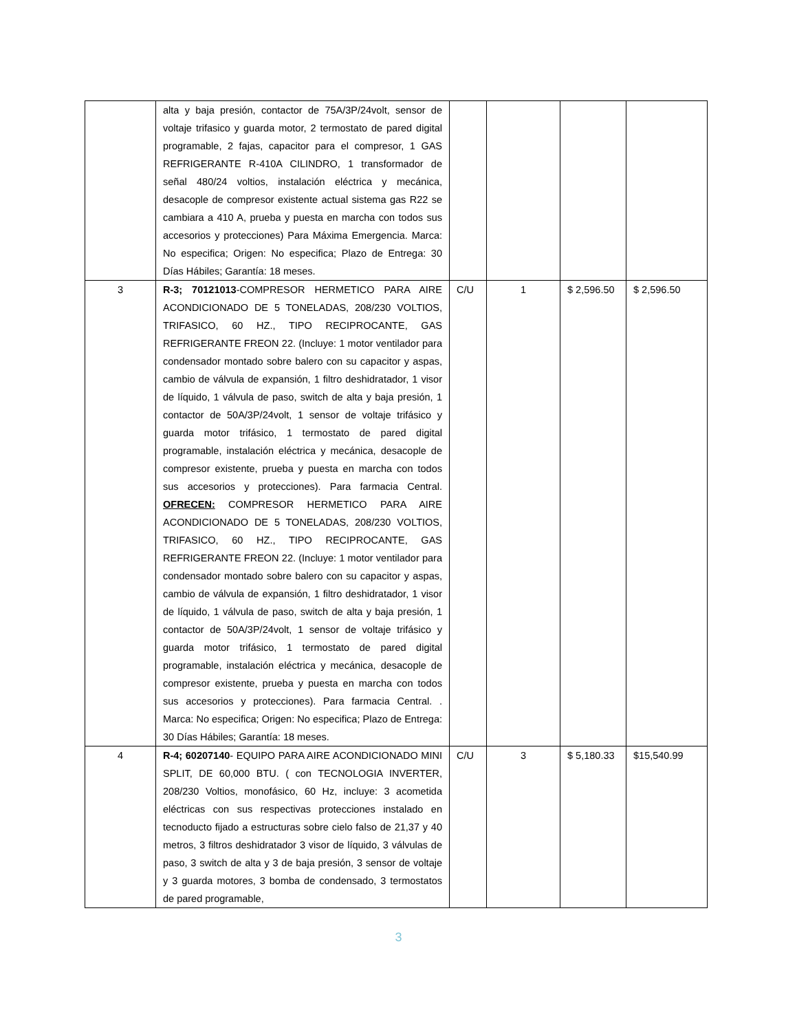| | alta y baja presión, contactor de 75A/3P/24volt, sensor de voltaje trifasico y guarda motor, 2 termostato de pared digital programable, 2 fajas, capacitor para el compresor, 1 GAS REFRIGERANTE R-410A CILINDRO, 1 transformador de señal 480/24 voltios, instalación eléctrica y mecánica, desacople de compresor existente actual sistema gas R22 se cambiara a 410 A, prueba y puesta en marcha con todos sus accesorios y protecciones) Para Máxima Emergencia. Marca: No especifica; Origen: No especifica; Plazo de Entrega: 30 Días Hábiles; Garantía: 18 meses. | | | | |
| 3 | R-3; 70121013 -COMPRESOR HERMETICO PARA AIRE ACONDICIONADO DE 5 TONELADAS, 208/230 VOLTIOS, TRIFASICO, 60 HZ., TIPO RECIPROCANTE, GAS REFRIGERANTE FREON 22. (Incluye: 1 motor ventilador para condensador montado sobre balero con su capacitor y aspas, cambio de válvula de expansión, 1 filtro deshidratador, 1 visor de líquido, 1 válvula de paso, switch de alta y baja presión, 1 contactor de 50A/3P/24volt, 1 sensor de voltaje trifásico y guarda motor trifásico, 1 termostato de pared digital programable, instalación eléctrica y mecánica, desacople de compresor existente, prueba y puesta en marcha con todos sus accesorios y protecciones). Para farmacia Central. OFRECEN: COMPRESOR HERMETICO PARA AIRE ACONDICIONADO DE 5 TONELADAS, 208/230 VOLTIOS, TRIFASICO, 60 HZ., TIPO RECIPROCANTE, GAS REFRIGERANTE FREON 22. (Incluye: 1 motor ventilador para condensador montado sobre balero con su capacitor y aspas, cambio de válvula de expansión, 1 filtro deshidratador, 1 visor de líquido, 1 válvula de paso, switch de alta y baja presión, 1 contactor de 50A/3P/24volt, 1 sensor de voltaje trifásico y guarda motor trifásico, 1 termostato de pared digital programable, instalación eléctrica y mecánica, desacople de compresor existente, prueba y puesta en marcha con todos sus accesorios y protecciones). Para farmacia Central. . Marca: No especifica; Origen: No especifica; Plazo de Entrega: 30 Días Hábiles; Garantía: 18 meses. | C/U | 1 | $ 2,596.50 | $ 2,596.50 |
| 4 | R-4; 60207140 - EQUIPO PARA AIRE ACONDICIONADO MINI SPLIT, DE 60,000 BTU. ( con TECNOLOGIA INVERTER, 208/230 Voltios, monofásico, 60 Hz, incluye: 3 acometida eléctricas con sus respectivas protecciones instalado en tecnoducto fijado a estructuras sobre cielo falso de 21,37 y 40 metros, 3 filtros deshidratador 3 visor de líquido, 3 válvulas de paso, 3 switch de alta y 3 de baja presión, 3 sensor de voltaje y 3 guarda motores, 3 bomba de condensado, 3 termostatos de pared programable, | C/U | 3 | $ 5,180.33 | $15,540.99 |
3